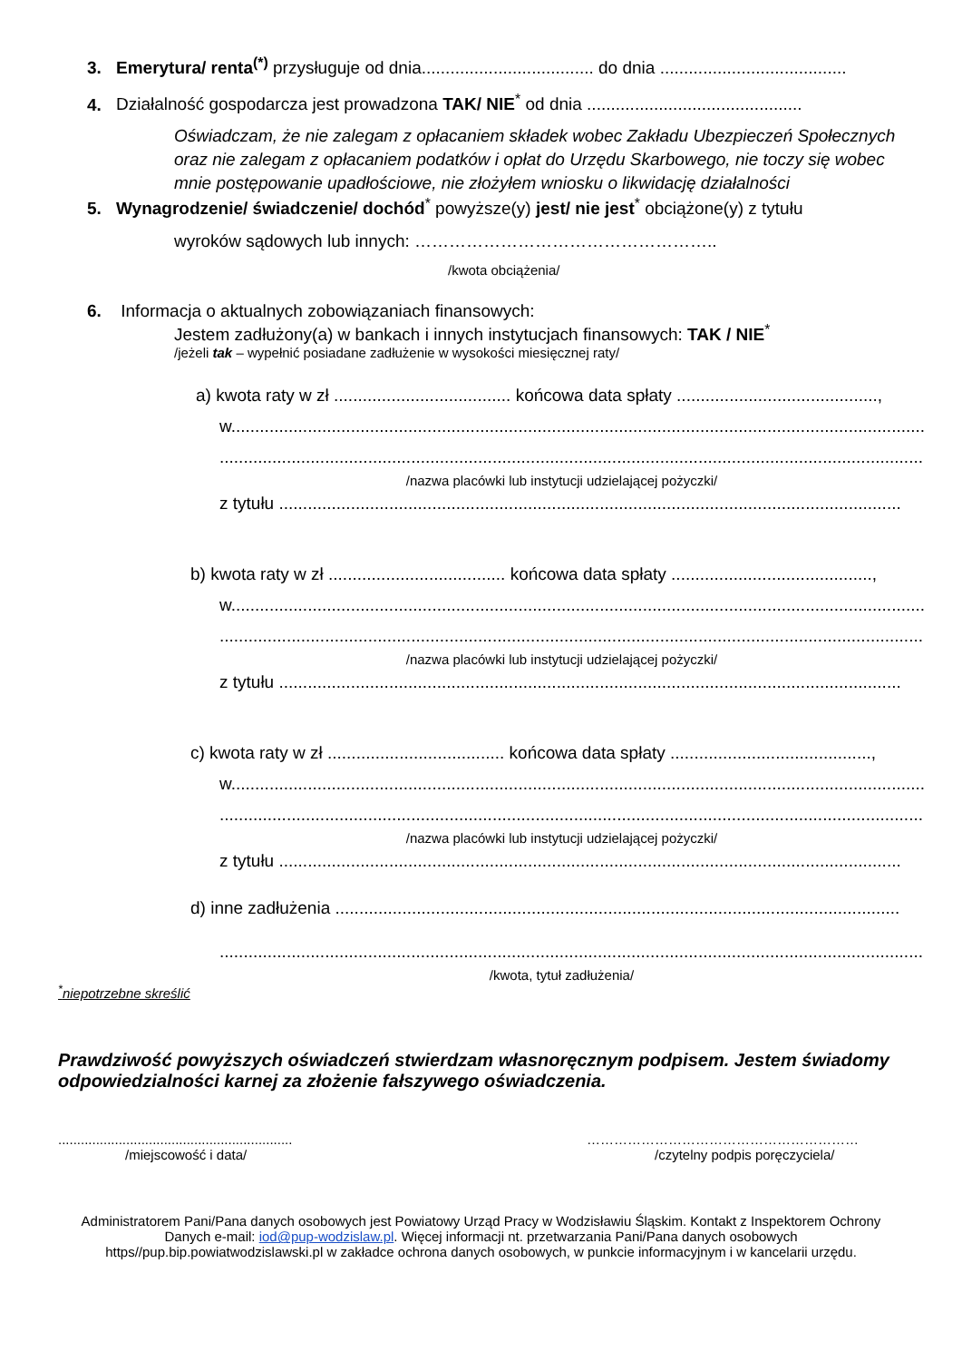3. Emerytura/ renta<sup>(*)</sup> przysługuje od dnia.................................... do dnia .......................................
4. Działalność gospodarcza jest prowadzona TAK/ NIE<sup>*</sup> od dnia .............................................
Oświadczam, że nie zalegam z opłacaniem składek wobec Zakładu Ubezpieczeń Społecznych oraz nie zalegam z opłacaniem podatków i opłat do Urzędu Skarbowego, nie toczy się wobec mnie postępowanie upadłościowe, nie złożyłem wniosku o likwidację działalności
5. Wynagrodzenie/ świadczenie/ dochód<sup>*</sup> powyższe(y) jest/ nie jest<sup>*</sup> obciążone(y) z tytułu
wyroków sądowych lub innych: ……………………………………………..
/kwota obciążenia/
6. Informacja o aktualnych zobowiązaniach finansowych:
Jestem zadłużony(a) w bankach i innych instytucjach finansowych: TAK / NIE<sup>*</sup>
/jeżeli tak – wypełnić posiadane zadłużenie w wysokości miesięcznej raty/
a) kwota raty w zł ..................................... końcowa data spłaty ..........................................,
w.................................................................................................................................................
...................................................................................................................................................
/nazwa placówki lub instytucji udzielającej pożyczki/
z tytułu ..................................................................................................................................
b) kwota raty w zł ..................................... końcowa data spłaty ..........................................,
w.................................................................................................................................................
...................................................................................................................................................
/nazwa placówki lub instytucji udzielającej pożyczki/
z tytułu ..................................................................................................................................
c) kwota raty w zł ..................................... końcowa data spłaty ..........................................,
w.................................................................................................................................................
...................................................................................................................................................
/nazwa placówki lub instytucji udzielającej pożyczki/
z tytułu ..................................................................................................................................
d) inne zadłużenia ......................................................................................................................
...................................................................................................................................................
/kwota, tytuł zadłużenia/
<sup>*</sup> niepotrzebne skreślić
Prawdziwość powyższych oświadczeń stwierdzam własnoręcznym podpisem. Jestem świadomy odpowiedzialności karnej za złożenie fałszywego oświadczenia.
..............................................................
/miejscowość i data/
……………………………………………………
/czytelny podpis poręczyciela/
Administratorem Pani/Pana danych osobowych jest Powiatowy Urząd Pracy w Wodzisławiu Śląskim. Kontakt z Inspektorem Ochrony Danych e-mail: iod@pup-wodzislaw.pl. Więcej informacji nt. przetwarzania Pani/Pana danych osobowych https//pup.bip.powiatwodzislawski.pl w zakładce ochrona danych osobowych, w punkcie informacyjnym i w kancelarii urzędu.